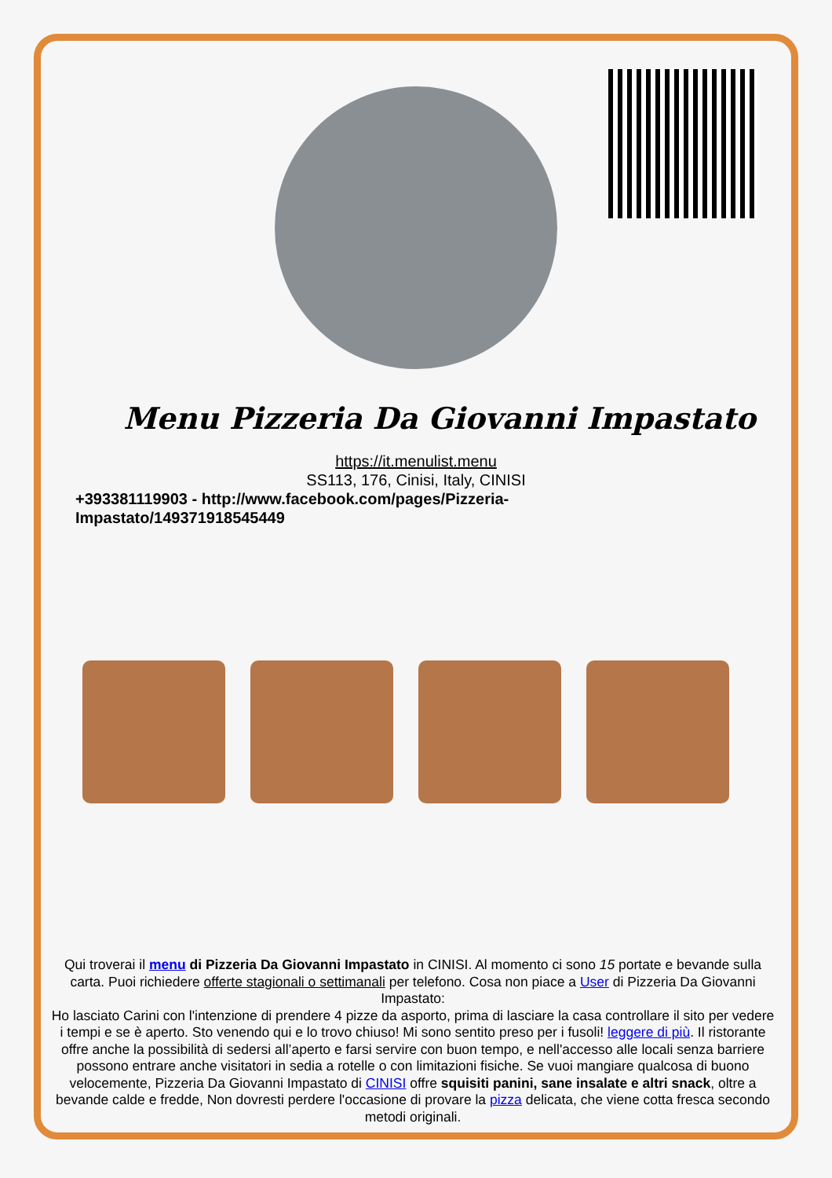Menu Pizzeria Da Giovanni Impastato
https://it.menulist.menu
SS113, 176, Cinisi, Italy, CINISI
+393381119903 - http://www.facebook.com/pages/Pizzeria-Impastato/149371918545449
Qui troverai il menu di Pizzeria Da Giovanni Impastato in CINISI. Al momento ci sono 15 portate e bevande sulla carta. Puoi richiedere offerte stagionali o settimanali per telefono. Cosa non piace a User di Pizzeria Da Giovanni Impastato:
Ho lasciato Carini con l'intenzione di prendere 4 pizze da asporto, prima di lasciare la casa controllare il sito per vedere i tempi e se è aperto. Sto venendo qui e lo trovo chiuso! Mi sono sentito preso per i fusoli! leggere di più. Il ristorante offre anche la possibilità di sedersi all’aperto e farsi servire con buon tempo, e nell'accesso alle locali senza barriere possono entrare anche visitatori in sedia a rotelle o con limitazioni fisiche. Se vuoi mangiare qualcosa di buono velocemente, Pizzeria Da Giovanni Impastato di CINISI offre squisiti panini, sane insalate e altri snack, oltre a bevande calde e fredde, Non dovresti perdere l'occasione di provare la pizza delicata, che viene cotta fresca secondo metodi originali.